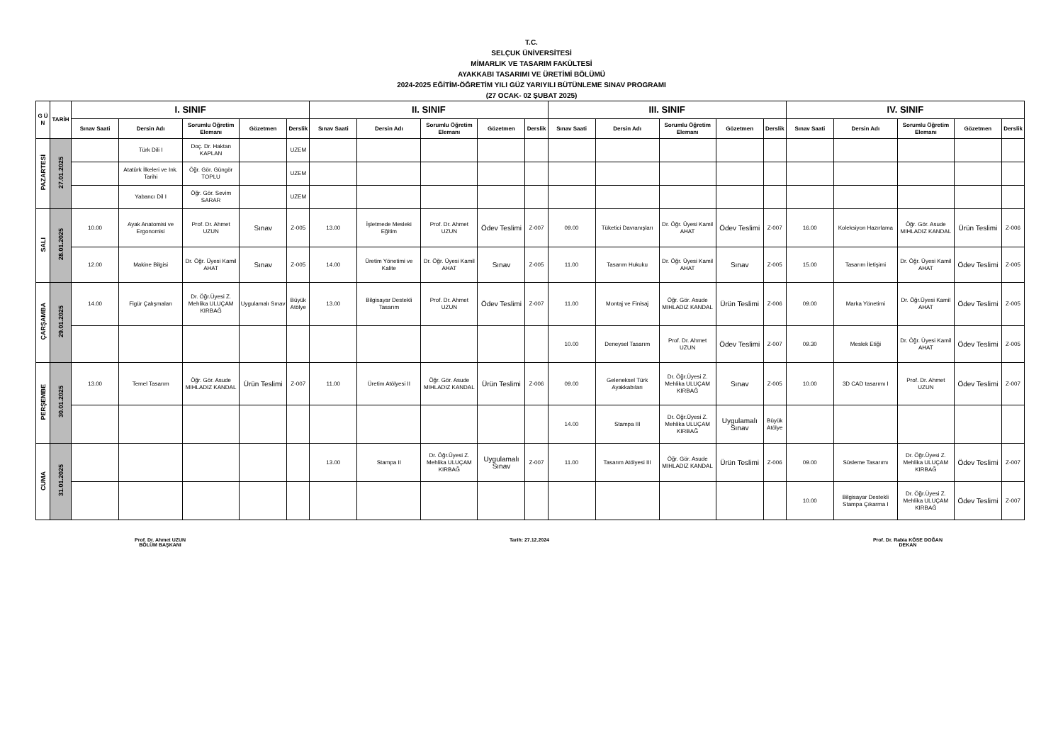T.C.
SELÇUK ÜNİVERSİTESİ
MİMARLIK VE TASARIM FAKÜLTESİ
AYAKKABI TASARIMI VE ÜRETİMİ BÖLÜMÜ
2024-2025 EĞİTİM-ÖĞRETİM YILI GÜZ YARIYILI BÜTÜNLEME SINAV PROGRAMI
(27 OCAK- 02 ŞUBAT 2025)
| G Ü N | TARİH | I. SINIF | | | | | II. SINIF | | | | | III. SINIF | | | | | IV. SINIF | | | | |
| --- | --- | --- | --- | --- | --- | --- | --- | --- | --- | --- | --- | --- | --- | --- | --- | --- | --- | --- | --- | --- | --- |
| | | Sınav Saati | Dersin Adı | Sorumlu Öğretim Elemanı | Gözetmen | Derslik | Sınav Saati | Dersin Adı | Sorumlu Öğretim Elemanı | Gözetmen | Derslik | Sınav Saati | Dersin Adı | Sorumlu Öğretim Elemanı | Gözetmen | Derslik | Sınav Saati | Dersin Adı | Sorumlu Öğretim Elemanı | Gözetmen | Derslik |
| PAZARTESİ | 27.01.2025 | | Türk Dili I | Doç. Dr. Haktan KAPLAN | | UZEM | | | | | | | | | | | | | | | |
| | | | Atatürk İlkeleri ve Ink. Tarihi | Öğr. Gör. Güngör TOPLU | | UZEM | | | | | | | | | | | | | | | |
| | | | Yabancı Dil I | Öğr. Gör. Sevim SARAR | | UZEM | | | | | | | | | | | | | | | |
| SALI | 28.01.2025 | 10.00 | Ayak Anatomisi ve Ergonomisi | Prof. Dr. Ahmet UZUN | Sınav | Z-005 | 13.00 | İşletmede Mesleki Eğitim | Prof. Dr. Ahmet UZUN | Ödev Teslimi | Z-007 | 09.00 | Tüketici Davranışları | Dr. Öğr. Üyesi Kamil AHAT | Ödev Teslimi | Z-007 | 16.00 | Koleksiyon Hazırlama | Öğr. Gör. Asude MIHLADIZ KANDAL | Ürün Teslimi | Z-006 |
| | | 12.00 | Makine Bilgisi | Dr. Öğr. Üyesi Kamil AHAT | Sınav | Z-005 | 14.00 | Üretim Yönetimi ve Kalite | Dr. Öğr. Üyesi Kamil AHAT | Sınav | Z-005 | 11.00 | Tasarım Hukuku | Dr. Öğr. Üyesi Kamil AHAT | Sınav | Z-005 | 15.00 | Tasarım İletişimi | Dr. Öğr. Üyesi Kamil AHAT | Ödev Teslimi | Z-005 |
| ÇARŞAMBA | 29.01.2025 | 14.00 | Figür Çalışmaları | Dr. Öğr.Üyesi Z. Mehlika ULUÇAM KIRBAĞ | Uygulamalı Sınav | Büyük Atölye | 13.00 | Bilgisayar Destekli Tasarım | Prof. Dr. Ahmet UZUN | Ödev Teslimi | Z-007 | 11.00 | Montaj ve Finisaj | Öğr. Gör. Asude MIHLADIZ KANDAL | Ürün Teslimi | Z-006 | 09.00 | Marka Yönetimi | Dr. Öğr.Üyesi Kamil AHAT | Ödev Teslimi | Z-005 |
| | | | | | | | | | | | | 10.00 | Deneysel Tasarım | Prof. Dr. Ahmet UZUN | Ödev Teslimi | Z-007 | 09.30 | Meslek Etiği | Dr. Öğr. Üyesi Kamil AHAT | Ödev Teslimi | Z-005 |
| PERŞEMBE | 30.01.2025 | 13.00 | Temel Tasarım | Öğr. Gör. Asude MIHLADIZ KANDAL | Ürün Teslimi | Z-007 | 11.00 | Üretim Atölyesi II | Öğr. Gör. Asude MIHLADIZ KANDAL | Ürün Teslimi | Z-006 | 09.00 | Geleneksel Türk Ayakkabıları | Dr. Öğr.Üyesi Z. Mehlika ULUÇAM KIRBAĞ | Sınav | Z-005 | 10.00 | 3D CAD tasarımı I | Prof. Dr. Ahmet UZUN | Ödev Teslimi | Z-007 |
| | | | | | | | | | | | | 14.00 | Stampa III | Dr. Öğr.Üyesi Z. Mehlika ULUÇAM KIRBAĞ | Uygulamalı Sınav | Büyük Atölye | | | | | |
| CUMA | 31.01.2025 | | | | | | 13.00 | Stampa II | Dr. Öğr.Üyesi Z. Mehlika ULUÇAM KIRBAĞ | Uygulamalı Sınav | Z-007 | 11.00 | Tasarım Atölyesi III | Öğr. Gör. Asude MIHLADIZ KANDAL | Ürün Teslimi | Z-006 | 09.00 | Süsleme Tasarımı | Dr. Öğr.Üyesi Z. Mehlika ULUÇAM KIRBAĞ | Ödev Teslimi | Z-007 |
| | | | | | | | | | | | | | | | | | 10.00 | Bilgisayar Destekli Stampa Çıkarma I | Dr. Öğr.Üyesi Z. Mehlika ULUÇAM KIRBAĞ | Ödev Teslimi | Z-007 |
Prof. Dr. Ahmet UZUN
BÖLÜM BAŞKANI
Tarih: 27.12.2024 Prof. Dr. Rabia KÖSE DOĞAN
DEKAN